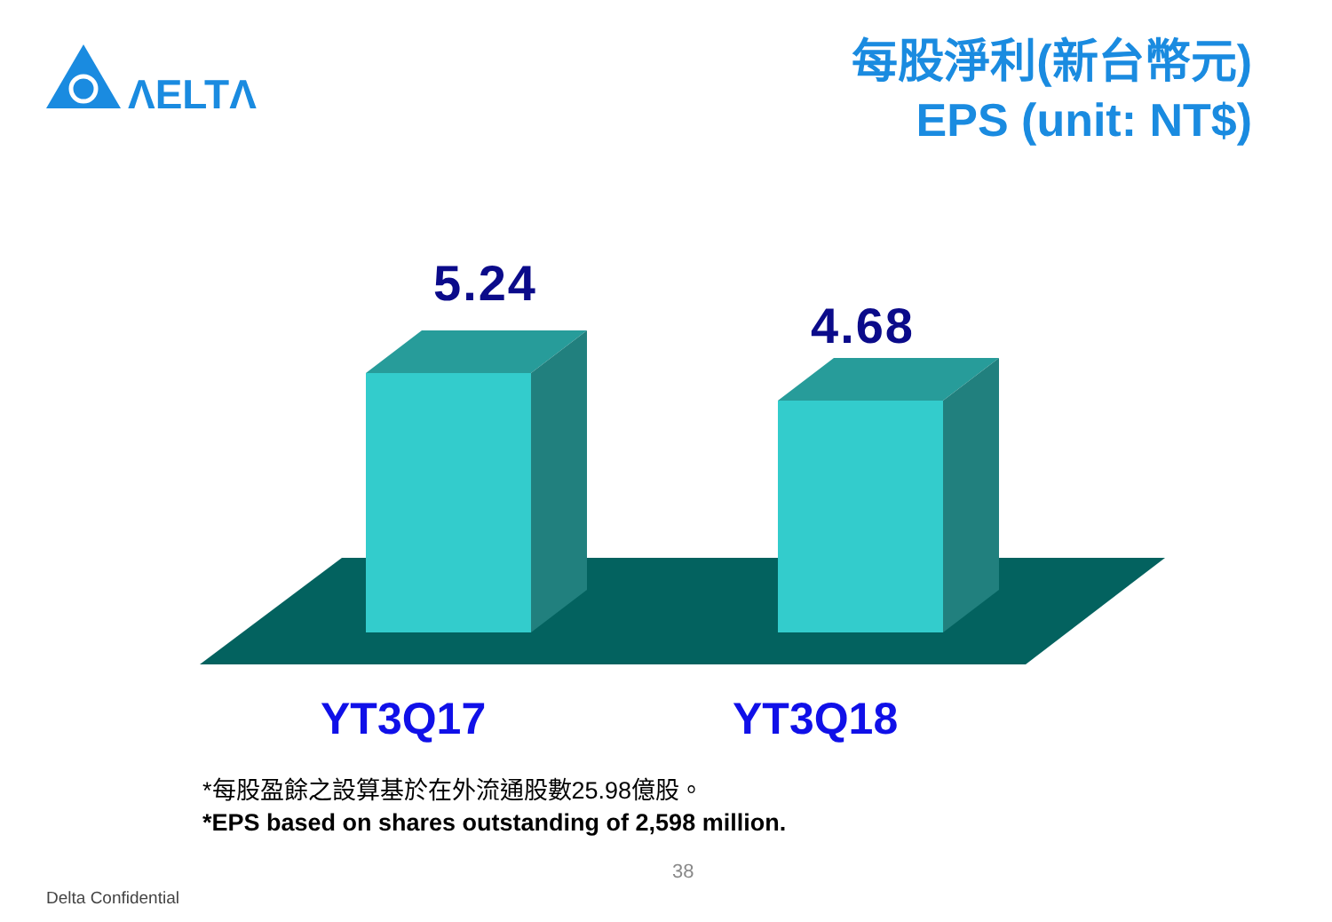ΛELTΛ
每股淨利(新台幣元)
EPS (unit: NT$)
5.24
4.68
YT3Q17 YT3Q18
*每股盈餘之設算基於在外流通股數25.98億股。
*EPS based on shares outstanding of 2,598 million.
38
Delta Confidential